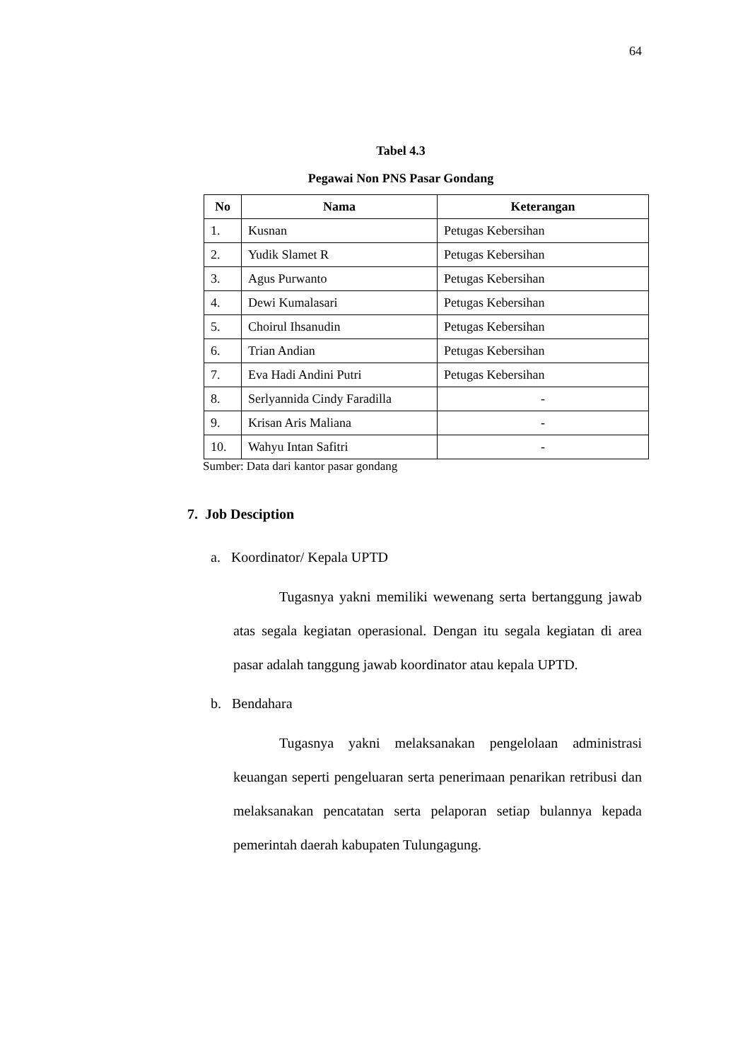64
Tabel 4.3
Pegawai Non PNS Pasar Gondang
| No | Nama | Keterangan |
| --- | --- | --- |
| 1. | Kusnan | Petugas Kebersihan |
| 2. | Yudik Slamet R | Petugas Kebersihan |
| 3. | Agus Purwanto | Petugas Kebersihan |
| 4. | Dewi Kumalasari | Petugas Kebersihan |
| 5. | Choirul Ihsanudin | Petugas Kebersihan |
| 6. | Trian Andian | Petugas Kebersihan |
| 7. | Eva Hadi Andini Putri | Petugas Kebersihan |
| 8. | Serlyannida Cindy Faradilla | - |
| 9. | Krisan Aris Maliana | - |
| 10. | Wahyu Intan Safitri | - |
Sumber: Data dari kantor pasar gondang
7. Job Desciption
a. Koordinator/ Kepala UPTD
Tugasnya yakni memiliki wewenang serta bertanggung jawab atas segala kegiatan operasional. Dengan itu segala kegiatan di area pasar adalah tanggung jawab koordinator atau kepala UPTD.
b. Bendahara
Tugasnya yakni melaksanakan pengelolaan administrasi keuangan seperti pengeluaran serta penerimaan penarikan retribusi dan melaksanakan pencatatan serta pelaporan setiap bulannya kepada pemerintah daerah kabupaten Tulungagung.